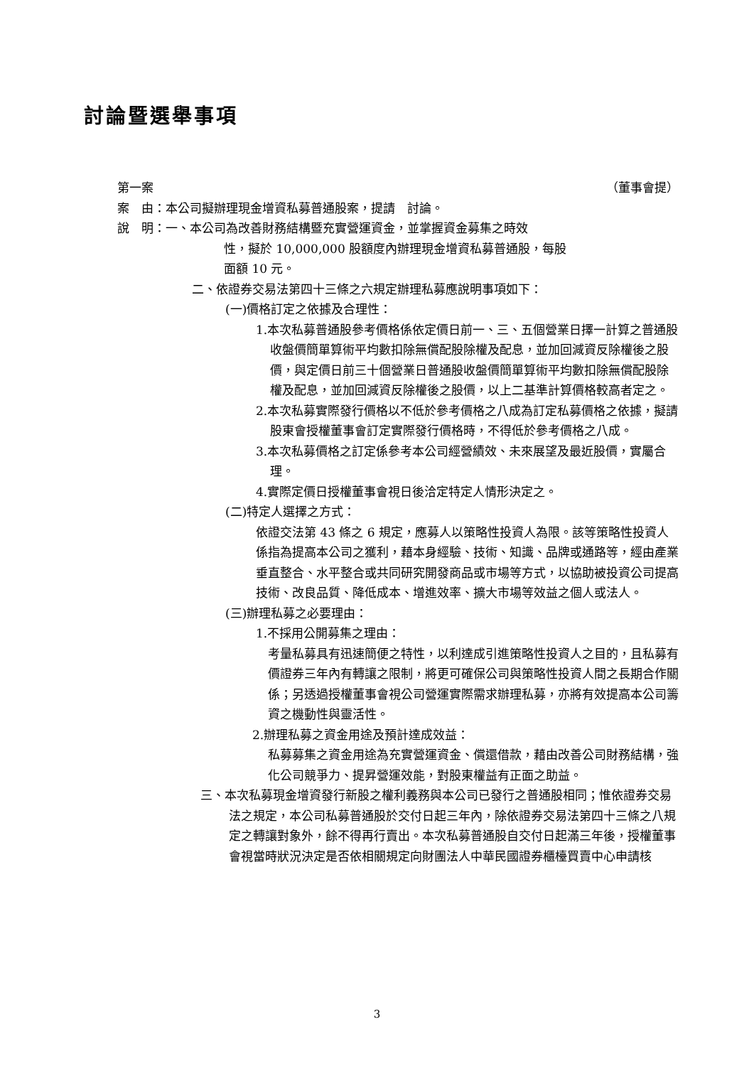討論暨選舉事項
第一案 （董事會提）
案　由：本公司擬辦理現金增資私募普通股案，提請　討論。
說　明：一、本公司為改善財務結構暨充實營運資金，並掌握資金募集之時效
性，擬於 10,000,000 股額度內辦理現金增資私募普通股，每股
面額 10 元。
二、依證券交易法第四十三條之六規定辦理私募應說明事項如下：
(一)價格訂定之依據及合理性：
1.本次私募普通股參考價格係依定價日前一、三、五個營業日擇一計算之普通股收盤價簡單算術平均數扣除無償配股除權及配息，並加回減資反除權後之股價，與定價日前三十個營業日普通股收盤價簡單算術平均數扣除無償配股除權及配息，並加回減資反除權後之股價，以上二基準計算價格較高者定之。
2.本次私募實際發行價格以不低於參考價格之八成為訂定私募價格之依據，擬請股東會授權董事會訂定實際發行價格時，不得低於參考價格之八成。
3.本次私募價格之訂定係參考本公司經營績效、未來展望及最近股價，實屬合理。
4.實際定價日授權董事會視日後洽定特定人情形決定之。
(二)特定人選擇之方式：
依證交法第 43 條之 6 規定，應募人以策略性投資人為限。該等策略性投資人係指為提高本公司之獲利，藉本身經驗、技術、知識、品牌或通路等，經由產業垂直整合、水平整合或共同研究開發商品或市場等方式，以協助被投資公司提高技術、改良品質、降低成本、增進效率、擴大市場等效益之個人或法人。
(三)辦理私募之必要理由：
1.不採用公開募集之理由：
考量私募具有迅速簡便之特性，以利達成引進策略性投資人之目的，且私募有價證券三年內有轉讓之限制，將更可確保公司與策略性投資人間之長期合作關係；另透過授權董事會視公司營運實際需求辦理私募，亦將有效提高本公司籌資之機動性與靈活性。
2.辦理私募之資金用途及預計達成效益：
私募募集之資金用途為充實營運資金、償還借款，藉由改善公司財務結構，強化公司競爭力、提昇營運效能，對股東權益有正面之助益。
三、本次私募現金增資發行新股之權利義務與本公司已發行之普通股相同；惟依證券交易法之規定，本公司私募普通股於交付日起三年內，除依證券交易法第四十三條之八規定之轉讓對象外，餘不得再行賣出。本次私募普通股自交付日起滿三年後，授權董事會視當時狀況決定是否依相關規定向財團法人中華民國證券櫃檯買賣中心申請核
3